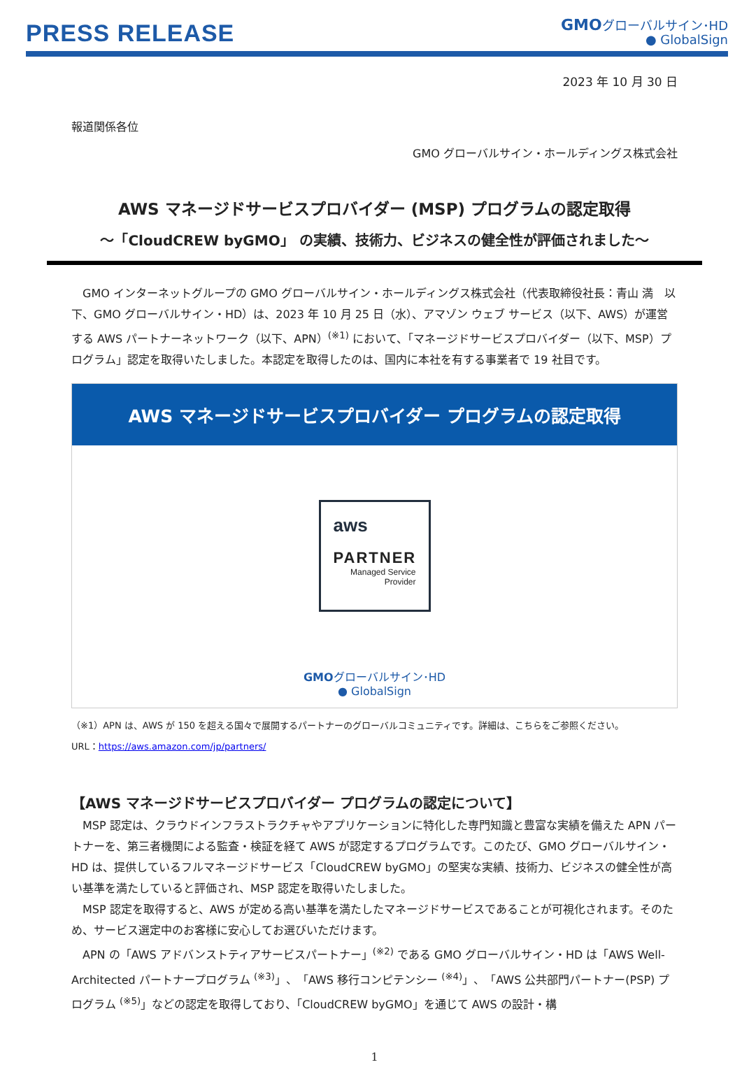PRESS RELEASE
GMOグローバルサイン･HD
● GlobalSign
2023 年 10 月 30 日
報道関係各位
GMO グローバルサイン・ホールディングス株式会社
AWS マネージドサービスプロバイダー (MSP) プログラムの認定取得
～「CloudCREW byGMO」 の実績、技術力、ビジネスの健全性が評価されました～
GMO インターネットグループの GMO グローバルサイン・ホールディングス株式会社（代表取締役社長：青山 満　以下、GMO グローバルサイン・HD）は、2023 年 10 月 25 日（水）、アマゾン ウェブ サービス（以下、AWS）が運営する AWS パートナーネットワーク（以下、APN）<sup>(※1)</sup> において、「マネージドサービスプロバイダー（以下、MSP）プログラム」認定を取得いたしました。本認定を取得したのは、国内に本社を有する事業者で 19 社目です。
AWS マネージドサービスプロバイダー プログラムの認定取得
aws
PARTNER
Managed Service
Provider
GMOグローバルサイン･HD
● GlobalSign
（※1）APN は、AWS が 150 を超える国々で展開するパートナーのグローバルコミュニティです。詳細は、こちらをご参照ください。
URL：https://aws.amazon.com/jp/partners/
【AWS マネージドサービスプロバイダー プログラムの認定について】
MSP 認定は、クラウドインフラストラクチャやアプリケーションに特化した専門知識と豊富な実績を備えた APN パートナーを、第三者機関による監査・検証を経て AWS が認定するプログラムです。このたび、GMO グローバルサイン・HD は、提供しているフルマネージドサービス「CloudCREW byGMO」の堅実な実績、技術力、ビジネスの健全性が高い基準を満たしていると評価され、MSP 認定を取得いたしました。
MSP 認定を取得すると、AWS が定める高い基準を満たしたマネージドサービスであることが可視化されます。そのため、サービス選定中のお客様に安心してお選びいただけます。
APN の「AWS アドバンストティアサービスパートナー」<sup>(※2)</sup> である GMO グローバルサイン・HD は「AWS Well-Architected パートナープログラム <sup>(※3)</sup>」、「AWS 移行コンピテンシー <sup>(※4)</sup>」、「AWS 公共部門パートナー(PSP) プログラム <sup>(※5)</sup>」などの認定を取得しており、「CloudCREW byGMO」を通じて AWS の設計・構
1